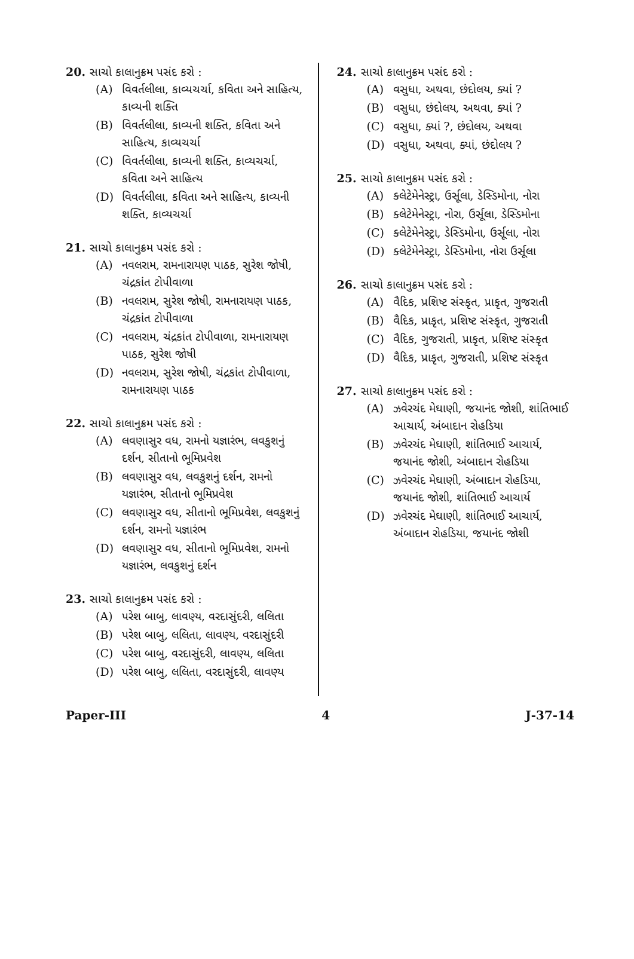20. સાચો કાલાનુક્રમ પસંદ કરો :
(A) વિવર્તલીલા, કાવ્યચર્ચા, કવિતા અને સાહિત્ય, કાવ્યની શક્તિ
(B) વિવર્તલીલા, કાવ્યની શક્તિ, કવિતા અને સાહિત્ય, કાવ્યચર્ચા
(C) વિવર્તલીલા, કાવ્યની શક્તિ, કાવ્યચર્ચા, કવિતા અને સાહિત્ય
(D) વિવર્તલીલા, કવિતા અને સાહિત્ય, કાવ્યની શક્તિ, કાવ્યચર્ચા
21. સાચો કાલાનુક્રમ પસંદ કરો :
(A) નવલરામ, રામનારાયણ પાઠક, સુરેશ જોષી, ચંદ્રકાંત ટોપીવાળા
(B) નવલરામ, સુરેશ જોષી, રામનારાયણ પાઠક, ચંદ્રકાંત ટોપીવાળા
(C) નવલરામ, ચંદ્રકાંત ટોપીવાળા, રામનારાયણ પાઠક, સુરેશ જોષી
(D) નવલરામ, સુરેશ જોષી, ચંદ્રકાંત ટોપીવાળા, રામનારાયણ પાઠક
22. સાચો કાલાનુક્રમ પસંદ કરો :
(A) લવણાસુર વધ, રામનો યજ્ઞારંભ, લવકુશનું દર્શન, સીતાનો ભૂમિપ્રવેશ
(B) લવણાસુર વધ, લવકુશનું દર્શન, રામનો યજ્ઞારંભ, સીતાનો ભૂમિપ્રવેશ
(C) લવણાસુર વધ, સીતાનો ભૂમિપ્રવેશ, લવકુશનું દર્શન, રામનો યજ્ઞારંભ
(D) લવણાસુર વધ, સીતાનો ભૂમિપ્રવેશ, રામનો યજ્ઞારંભ, લવકુશનું દર્શન
23. સાચો કાલાનુક્રમ પસંદ કરો :
(A) પરેશ બાબુ, લાવણ્ય, વરદાસુંદરી, લલિતા
(B) પરેશ બાબુ, લલિતા, લાવણ્ય, વરદાસુંદરી
(C) પરેશ બાબુ, વરદાસુંદરી, લાવણ્ય, લલિતા
(D) પરેશ બાબુ, લલિતા, વરદાસુંદરી, લાવણ્ય
24. સાચો કાલાનુક્રમ પસંદ કરો :
(A) વસુધા, અથવા, છંદોલય, ક્યાં ?
(B) વસુધા, છંદોલય, અથવા, ક્યાં ?
(C) વસુધા, ક્યાં ?, છંદોલય, અથવા
(D) વસુધા, અથવા, ક્યાં, છંદોલય ?
25. સાચો કાલાનુક્રમ પસંદ કરો :
(A) ક્લેટેમેનેસ્ટ્રા, ઉર્સૂલા, ડેસ્ડિમોના, નોરા
(B) ક્લેટેમેનેસ્ટ્રા, નોરા, ઉર્સૂલા, ડેસ્ડિમોના
(C) ક્લેટેમેનેસ્ટ્રા, ડેસ્ડિમોના, ઉર્સૂલા, નોરા
(D) ક્લેટેમેનેસ્ટ્રા, ડેસ્ડિમોના, નોરા ઉર્સૂલા
26. સાચો કાલાનુક્રમ પસંદ કરો :
(A) વૈદિક, પ્રશિષ્ટ સંસ્કૃત, પ્રાકૃત, ગુજરાતી
(B) વૈદિક, પ્રાકૃત, પ્રશિષ્ટ સંસ્કૃત, ગુજરાતી
(C) વૈદિક, ગુજરાતી, પ્રાકૃત, પ્રશિષ્ટ સંસ્કૃત
(D) વૈદિક, પ્રાકૃત, ગુજરાતી, પ્રશિષ્ટ સંસ્કૃત
27. સાચો કાલાનુક્રમ પસંદ કરો :
(A) ઝવેરચંદ મેઘાણી, જયાનંદ જોશી, શાંતિભાઈ આચાર્ય, અંબાદાન રોહડિયા
(B) ઝવેરચંદ મેઘાણી, શાંતિભાઈ આચાર્ય, જયાનંદ જોશી, અંબાદાન રોહડિયા
(C) ઝવેરચંદ મેઘાણી, અંબાદાન રોહડિયા, જયાનંદ જોશી, શાંતિભાઈ આચાર્ય
(D) ઝવેરચંદ મેઘાણી, શાંતિભાઈ આચાર્ય, અંબાદાન રોહડિયા, જયાનંદ જોશી
Paper-III 4 J-37-14